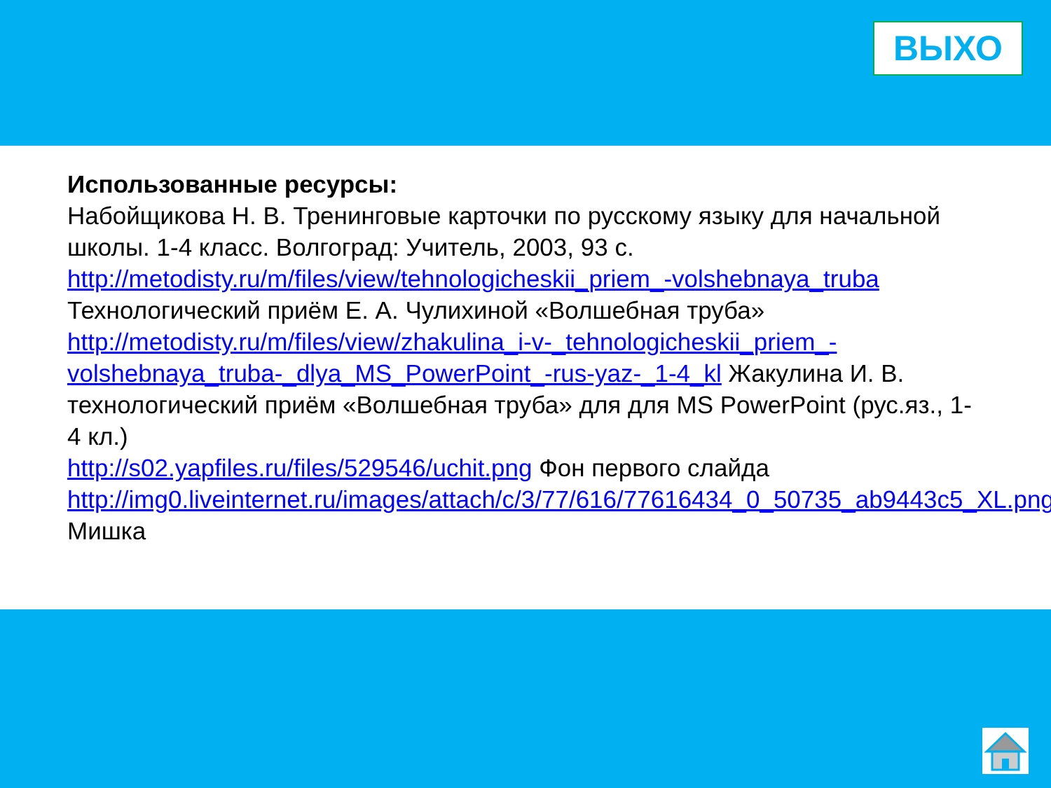ВЫХО
Использованные ресурсы:
Набойщикова Н. В. Тренинговые карточки по русскому языку для начальной школы. 1-4 класс. Волгоград: Учитель, 2003, 93 с.
http://metodisty.ru/m/files/view/tehnologicheskii_priem_-volshebnaya_truba
Технологический приём Е. А. Чулихиной «Волшебная труба»
http://metodisty.ru/m/files/view/zhakulina_i-v-_tehnologicheskii_priem_-volshebnaya_truba-_dlya_MS_PowerPoint_-rus-yaz-_1-4_kl Жакулина И. В. технологический приём «Волшебная труба» для для MS PowerPoint (рус.яз., 1-4 кл.)
http://s02.yapfiles.ru/files/529546/uchit.png Фон первого слайда
http://img0.liveinternet.ru/images/attach/c/3/77/616/77616434_0_50735_ab9443c5_XL.png Мишка